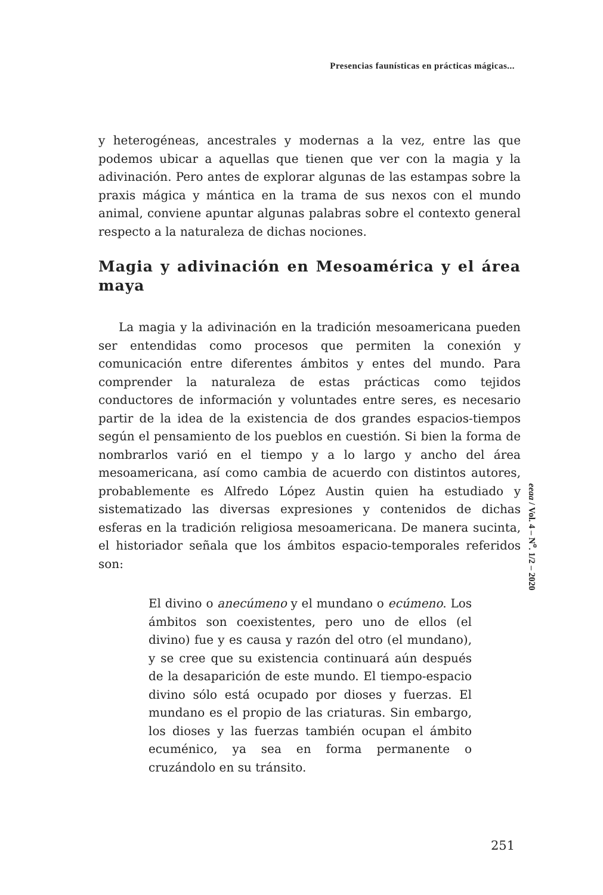Presencias faunísticas en prácticas mágicas...
y heterogéneas, ancestrales y modernas a la vez, entre las que podemos ubicar a aquellas que tienen que ver con la magia y la adivinación. Pero antes de explorar algunas de las estampas sobre la praxis mágica y mántica en la trama de sus nexos con el mundo animal, conviene apuntar algunas palabras sobre el contexto general respecto a la naturaleza de dichas nociones.
Magia y adivinación en Mesoamérica y el área maya
La magia y la adivinación en la tradición mesoamericana pueden ser entendidas como procesos que permiten la conexión y comunicación entre diferentes ámbitos y entes del mundo. Para comprender la naturaleza de estas prácticas como tejidos conductores de información y voluntades entre seres, es necesario partir de la idea de la existencia de dos grandes espacios-tiempos según el pensamiento de los pueblos en cuestión. Si bien la forma de nombrarlos varió en el tiempo y a lo largo y ancho del área mesoamericana, así como cambia de acuerdo con distintos autores, probablemente es Alfredo López Austin quien ha estudiado y sistematizado las diversas expresiones y contenidos de dichas esferas en la tradición religiosa mesoamericana. De manera sucinta, el historiador señala que los ámbitos espacio-temporales referidos son:
El divino o anecúmeno y el mundano o ecúmeno. Los ámbitos son coexistentes, pero uno de ellos (el divino) fue y es causa y razón del otro (el mundano), y se cree que su existencia continuará aún después de la desaparición de este mundo. El tiempo-espacio divino sólo está ocupado por dioses y fuerzas. El mundano es el propio de las criaturas. Sin embargo, los dioses y las fuerzas también ocupan el ámbito ecuménico, ya sea en forma permanente o cruzándolo en su tránsito.
eeaa / Vol. 4 – N<sup>o</sup>. 1/2 – 2020
251